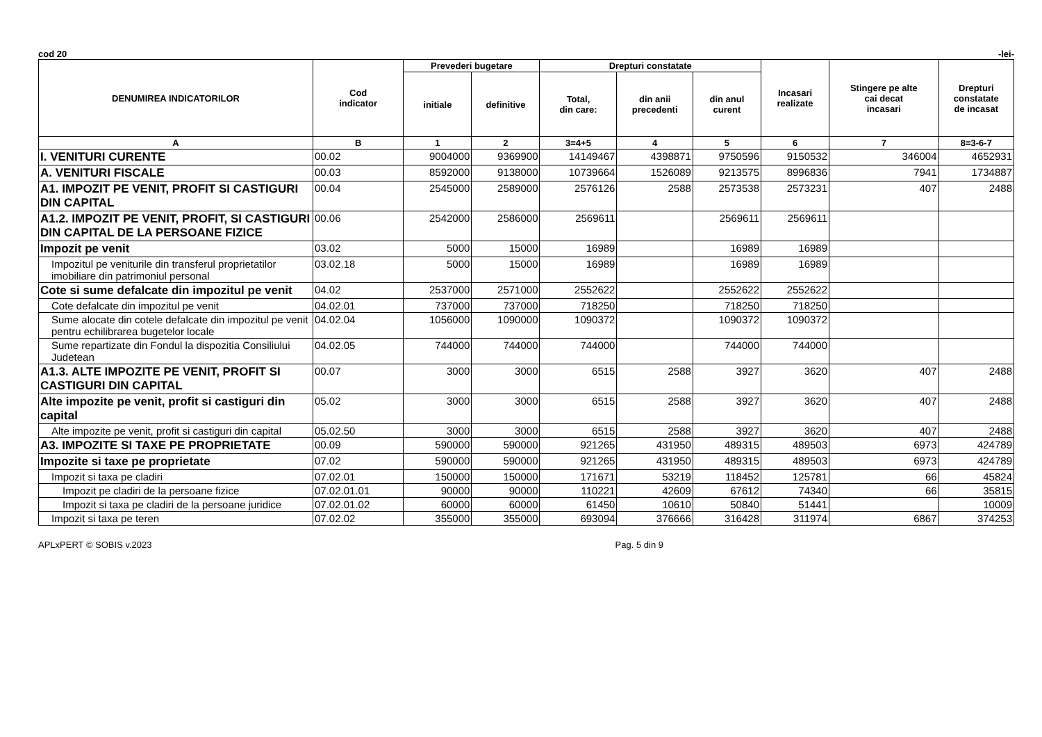cod 20 -lei-
| DENUMIREA INDICATORILOR | Cod indicator | Prevederi bugetare | | Drepturi constatate | | | Incasari realizate | Stingere pe alte cai decat incasari | Drepturi constatate de incasat |
| --- | --- | --- | --- | --- | --- | --- | --- | --- | --- |
| | | initiale | definitive | Total, din care: | din anii precedenti | din anul curent | | | |
| A | B | 1 | 2 | 3=4+5 | 4 | 5 | 6 | 7 | 8=3-6-7 |
| I. VENITURI CURENTE | 00.02 | 9004000 | 9369900 | 14149467 | 4398871 | 9750596 | 9150532 | 346004 | 4652931 |
| A. VENITURI FISCALE | 00.03 | 8592000 | 9138000 | 10739664 | 1526089 | 9213575 | 8996836 | 7941 | 1734887 |
| A1. IMPOZIT PE VENIT, PROFIT SI CASTIGURI DIN CAPITAL | 00.04 | 2545000 | 2589000 | 2576126 | 2588 | 2573538 | 2573231 | 407 | 2488 |
| A1.2. IMPOZIT PE VENIT, PROFIT, SI CASTIGURI DIN CAPITAL DE LA PERSOANE FIZICE | 00.06 | 2542000 | 2586000 | 2569611 | | 2569611 | 2569611 | | |
| Impozit pe venit | 03.02 | 5000 | 15000 | 16989 | | 16989 | 16989 | | |
| Impozitul pe veniturile din transferul proprietatilor imobiliare din patrimoniul personal | 03.02.18 | 5000 | 15000 | 16989 | | 16989 | 16989 | | |
| Cote si sume defalcate din impozitul pe venit | 04.02 | 2537000 | 2571000 | 2552622 | | 2552622 | 2552622 | | |
| Cote defalcate din impozitul pe venit | 04.02.01 | 737000 | 737000 | 718250 | | 718250 | 718250 | | |
| Sume alocate din cotele defalcate din impozitul pe venit pentru echilibrarea bugetelor locale | 04.02.04 | 1056000 | 1090000 | 1090372 | | 1090372 | 1090372 | | |
| Sume repartizate din Fondul la dispozitia Consiliului Judetean | 04.02.05 | 744000 | 744000 | 744000 | | 744000 | 744000 | | |
| A1.3. ALTE IMPOZITE PE VENIT, PROFIT SI CASTIGURI DIN CAPITAL | 00.07 | 3000 | 3000 | 6515 | 2588 | 3927 | 3620 | 407 | 2488 |
| Alte impozite pe venit, profit si castiguri din capital | 05.02 | 3000 | 3000 | 6515 | 2588 | 3927 | 3620 | 407 | 2488 |
| Alte impozite pe venit, profit si castiguri din capital | 05.02.50 | 3000 | 3000 | 6515 | 2588 | 3927 | 3620 | 407 | 2488 |
| A3. IMPOZITE SI TAXE PE PROPRIETATE | 00.09 | 590000 | 590000 | 921265 | 431950 | 489315 | 489503 | 6973 | 424789 |
| Impozite si taxe pe proprietate | 07.02 | 590000 | 590000 | 921265 | 431950 | 489315 | 489503 | 6973 | 424789 |
| Impozit si taxa pe cladiri | 07.02.01 | 150000 | 150000 | 171671 | 53219 | 118452 | 125781 | 66 | 45824 |
| Impozit pe cladiri de la persoane fizice | 07.02.01.01 | 90000 | 90000 | 110221 | 42609 | 67612 | 74340 | 66 | 35815 |
| Impozit si taxa pe cladiri de la persoane juridice | 07.02.01.02 | 60000 | 60000 | 61450 | 10610 | 50840 | 51441 | | 10009 |
| Impozit si taxa pe teren | 07.02.02 | 355000 | 355000 | 693094 | 376666 | 316428 | 311974 | 6867 | 374253 |
APLxPERT © SOBIS v.2023 Pag. 5 din 9